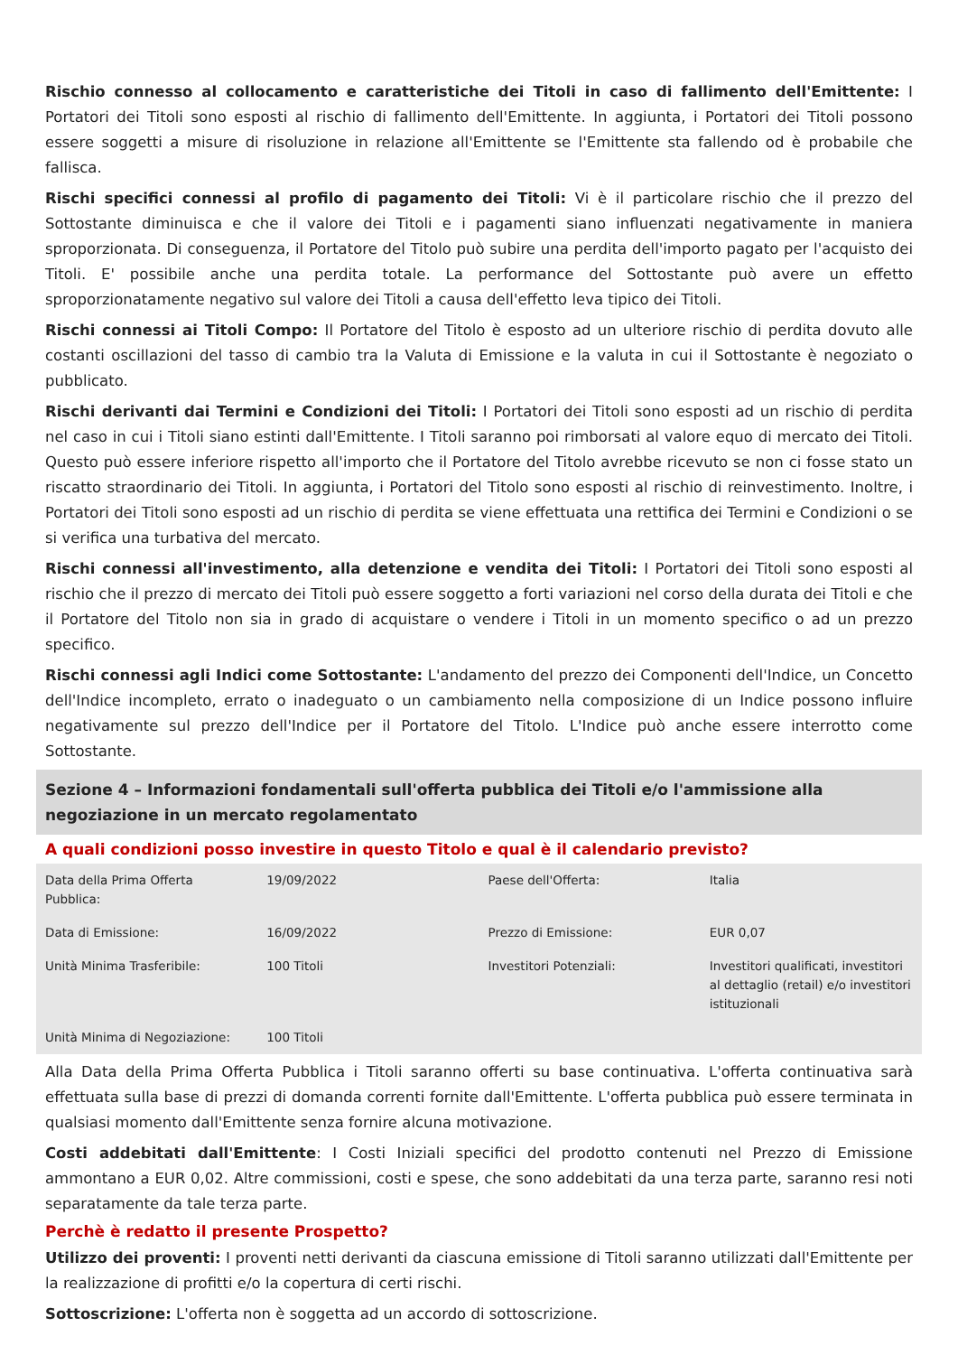Rischio connesso al collocamento e caratteristiche dei Titoli in caso di fallimento dell'Emittente: I Portatori dei Titoli sono esposti al rischio di fallimento dell'Emittente. In aggiunta, i Portatori dei Titoli possono essere soggetti a misure di risoluzione in relazione all'Emittente se l'Emittente sta fallendo od è probabile che fallisca.
Rischi specifici connessi al profilo di pagamento dei Titoli: Vi è il particolare rischio che il prezzo del Sottostante diminuisca e che il valore dei Titoli e i pagamenti siano influenzati negativamente in maniera sproporzionata. Di conseguenza, il Portatore del Titolo può subire una perdita dell'importo pagato per l'acquisto dei Titoli. E' possibile anche una perdita totale. La performance del Sottostante può avere un effetto sproporzionatamente negativo sul valore dei Titoli a causa dell'effetto leva tipico dei Titoli.
Rischi connessi ai Titoli Compo: Il Portatore del Titolo è esposto ad un ulteriore rischio di perdita dovuto alle costanti oscillazioni del tasso di cambio tra la Valuta di Emissione e la valuta in cui il Sottostante è negoziato o pubblicato.
Rischi derivanti dai Termini e Condizioni dei Titoli: I Portatori dei Titoli sono esposti ad un rischio di perdita nel caso in cui i Titoli siano estinti dall'Emittente. I Titoli saranno poi rimborsati al valore equo di mercato dei Titoli. Questo può essere inferiore rispetto all'importo che il Portatore del Titolo avrebbe ricevuto se non ci fosse stato un riscatto straordinario dei Titoli. In aggiunta, i Portatori del Titolo sono esposti al rischio di reinvestimento. Inoltre, i Portatori dei Titoli sono esposti ad un rischio di perdita se viene effettuata una rettifica dei Termini e Condizioni o se si verifica una turbativa del mercato.
Rischi connessi all'investimento, alla detenzione e vendita dei Titoli: I Portatori dei Titoli sono esposti al rischio che il prezzo di mercato dei Titoli può essere soggetto a forti variazioni nel corso della durata dei Titoli e che il Portatore del Titolo non sia in grado di acquistare o vendere i Titoli in un momento specifico o ad un prezzo specifico.
Rischi connessi agli Indici come Sottostante: L'andamento del prezzo dei Componenti dell'Indice, un Concetto dell'Indice incompleto, errato o inadeguato o un cambiamento nella composizione di un Indice possono influire negativamente sul prezzo dell'Indice per il Portatore del Titolo. L'Indice può anche essere interrotto come Sottostante.
Sezione 4 – Informazioni fondamentali sull'offerta pubblica dei Titoli e/o l'ammissione alla negoziazione in un mercato regolamentato
A quali condizioni posso investire in questo Titolo e qual è il calendario previsto?
| Data della Prima Offerta Pubblica: | 19/09/2022 | Paese dell'Offerta: | Italia |
| Data di Emissione: | 16/09/2022 | Prezzo di Emissione: | EUR 0,07 |
| Unità Minima Trasferibile: | 100 Titoli | Investitori Potenziali: | Investitori qualificati, investitori al dettaglio (retail) e/o investitori istituzionali |
| Unità Minima di Negoziazione: | 100 Titoli | | |
Alla Data della Prima Offerta Pubblica i Titoli saranno offerti su base continuativa. L'offerta continuativa sarà effettuata sulla base di prezzi di domanda correnti fornite dall'Emittente. L'offerta pubblica può essere terminata in qualsiasi momento dall'Emittente senza fornire alcuna motivazione.
Costi addebitati dall'Emittente: I Costi Iniziali specifici del prodotto contenuti nel Prezzo di Emissione ammontano a EUR 0,02. Altre commissioni, costi e spese, che sono addebitati da una terza parte, saranno resi noti separatamente da tale terza parte.
Perchè è redatto il presente Prospetto?
Utilizzo dei proventi: I proventi netti derivanti da ciascuna emissione di Titoli saranno utilizzati dall'Emittente per la realizzazione di profitti e/o la copertura di certi rischi.
Sottoscrizione: L'offerta non è soggetta ad un accordo di sottoscrizione.